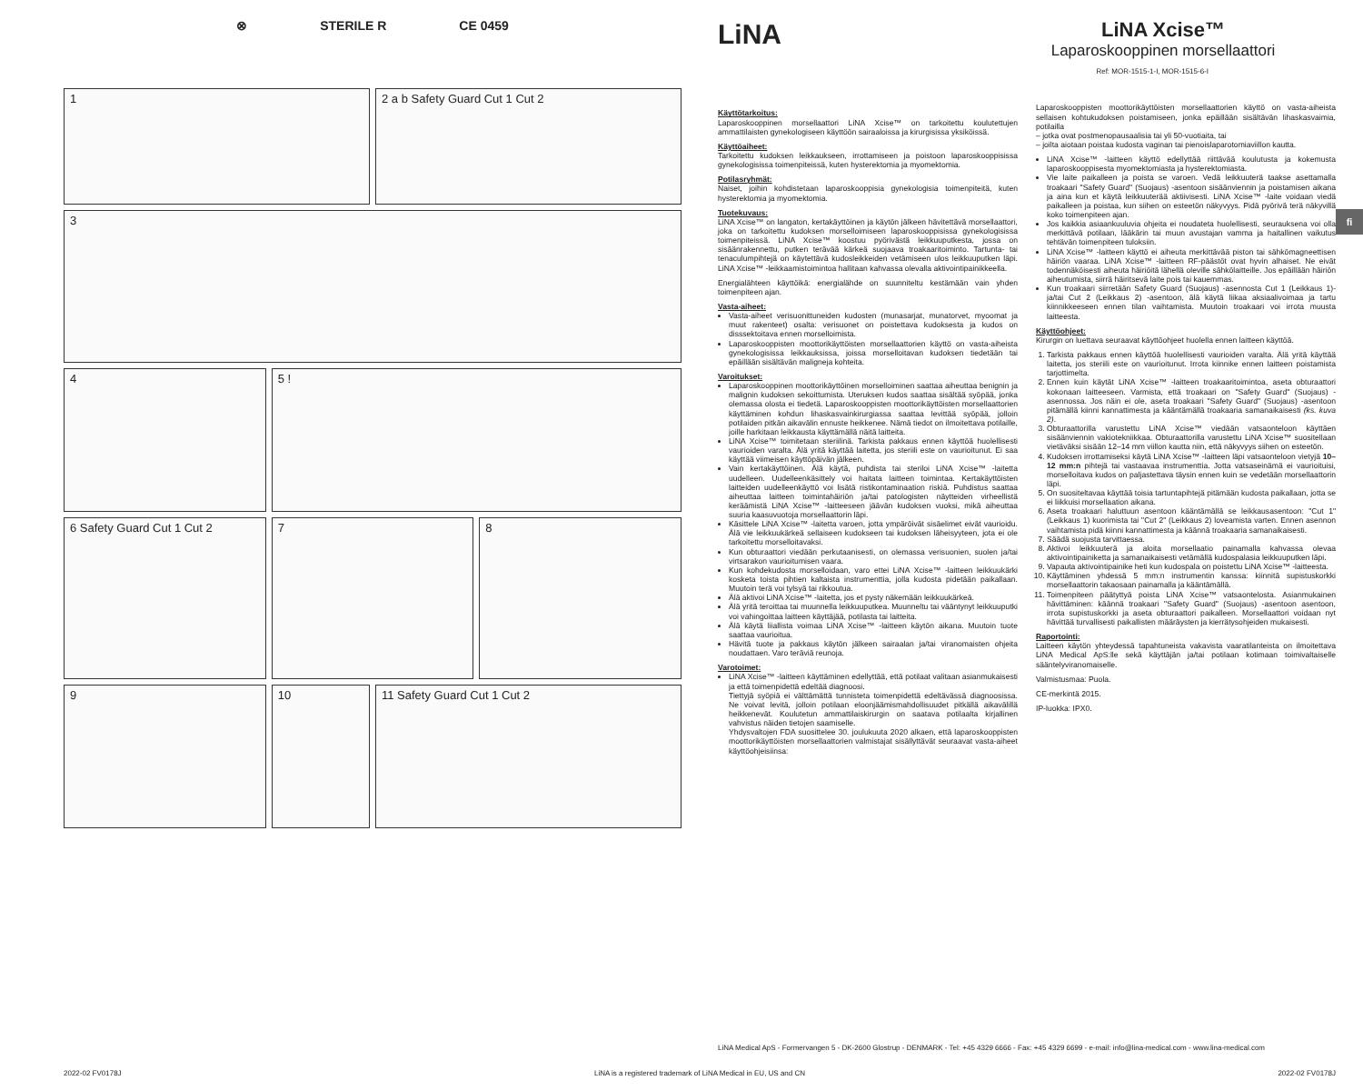⊗ STERILE R CE 0459
1
2 a b Safety Guard Cut 1 Cut 2
3
4
5 !
6 Safety Guard Cut 1 Cut 2
7
8
9
10
11 Safety Guard Cut 1 Cut 2
LiNA
LiNA Xcise™
Laparoskooppinen morsellaattori
Ref: MOR-1515-1-I, MOR-1515-6-I
Käyttötarkoitus:
Laparoskooppinen morsellaattori LiNA Xcise™ on tarkoitettu koulutettujen ammattilaisten gynekologiseen käyttöön sairaaloissa ja kirurgisissa yksiköissä.
Käyttöaiheet:
Tarkoitettu kudoksen leikkaukseen, irrottamiseen ja poistoon laparoskooppisissa gynekologisissa toimenpiteissä, kuten hysterektomia ja myomektomia.
Potilasryhmät:
Naiset, joihin kohdistetaan laparoskooppisia gynekologisia toimenpiteitä, kuten hysterektomia ja myomektomia.
Tuotekuvaus:
LiNA Xcise™ on langaton, kertakäyttöinen ja käytön jälkeen hävitettävä morsellaattori, joka on tarkoitettu kudoksen morselloimiseen laparoskooppisissa gynekologisissa toimenpiteissä. LiNA Xcise™ koostuu pyörivästä leikkuuputkesta, jossa on sisäänrakennettu, putken terävää kärkeä suojaava troakaaritoiminto. Tartunta- tai tenaculumpihtejä on käytettävä kudosleikkeiden vetämiseen ulos leikkuuputken läpi. LiNA Xcise™ -leikkaamistoimintoa hallitaan kahvassa olevalla aktivointipainikkeella.
Energialähteen käyttöikä: energialähde on suunniteltu kestämään vain yhden toimenpiteen ajan.
Vasta-aiheet:
Vasta-aiheet verisuonittuneiden kudosten (munasarjat, munatorvet, myoomat ja muut rakenteet) osalta: verisuonet on poistettava kudoksesta ja kudos on disssektoitava ennen morselloimista.
Laparoskooppisten moottorikäyttöisten morsellaattorien käyttö on vasta-aiheista gynekologisissa leikkauksissa, joissa morselloitavan kudoksen tiedetään tai epäillään sisältävän maligneja kohteita.
Varoitukset:
Laparoskooppinen moottorikäyttöinen morselloiminen saattaa aiheuttaa benignin ja malignin kudoksen sekoittumista. Uteruksen kudos saattaa sisältää syöpää, jonka olemassa olosta ei tiedetä. Laparoskooppisten moottorikäyttöisten morsellaattorien käyttäminen kohdun lihaskasvainkirurgiassa saattaa levittää syöpää, jolloin potilaiden pitkän aikavälin ennuste heikkenee. Nämä tiedot on ilmoitettava potilaille, joille harkitaan leikkausta käyttämällä näitä laitteita.
LiNA Xcise™ toimitetaan steriilinä. Tarkista pakkaus ennen käyttöä huolellisesti vaurioiden varalta. Älä yritä käyttää laitetta, jos steriili este on vaurioitunut. Ei saa käyttää viimeisen käyttöpäivän jälkeen.
Vain kertakäyttöinen. Älä käytä, puhdista tai steriloi LiNA Xcise™ -laitetta uudelleen. Uudelleenkäsittely voi haitata laitteen toimintaa. Kertakäyttöisten laitteiden uudelleenkäyttö voi lisätä ristikontaminaation riskiä. Puhdistus saattaa aiheuttaa laitteen toimintahäiriön ja/tai patologisten näytteiden virheellistä keräämistä LiNA Xcise™ -laitteeseen jäävän kudoksen vuoksi, mikä aiheuttaa suuria kaasuvuotoja morsellaattorin läpi.
Käsittele LiNA Xcise™ -laitetta varoen, jotta ympäröivät sisäelimet eivät vaurioidu. Älä vie leikkuukärkeä sellaiseen kudokseen tai kudoksen läheisyyteen, jota ei ole tarkoitettu morselloitavaksi.
Kun obturaattori viedään perkutaanisesti, on olemassa verisuonien, suolen ja/tai virtsarakon vaurioitumisen vaara.
Kun kohdekudosta morselloidaan, varo ettei LiNA Xcise™ -laitteen leikkuukärki kosketa toista pihtien kaltaista instrumenttia, jolla kudosta pidetään paikallaan. Muutoin terä voi tylsyä tai rikkoutua.
Älä aktivoi LiNA Xcise™ -laitetta, jos et pysty näkemään leikkuukärkeä.
Älä yritä teroittaa tai muunnella leikkuuputkea. Muunneltu tai vääntynyt leikkuuputki voi vahingoittaa laitteen käyttäjää, potilasta tai laitteita.
Älä käytä liiallista voimaa LiNA Xcise™ -laitteen käytön aikana. Muutoin tuote saattaa vaurioitua.
Hävitä tuote ja pakkaus käytön jälkeen sairaalan ja/tai viranomaisten ohjeita noudattaen. Varo teräviä reunoja.
Varotoimet:
LiNA Xcise™ -laitteen käyttäminen edellyttää, että potilaat valitaan asianmukaisesti ja että toimenpidettä edeltää diagnoosi.
Tiettyjä syöpiä ei välttämättä tunnisteta toimenpidettä edeltävässä diagnoosissa. Ne voivat levitä, jolloin potilaan eloonjäämismahdollisuudet pitkällä aikavälillä heikkenevät. Koulutetun ammattilaiskirurgin on saatava potilaalta kirjallinen vahvistus näiden tietojen saamiselle.
Yhdysvaltojen FDA suosittelee 30. joulukuuta 2020 alkaen, että laparoskooppisten moottorikäyttöisten morsellaattorien valmistajat sisällyttävät seuraavat vasta-aiheet käyttöohjeisiinsa:
Laparoskooppisten moottorikäyttöisten morsellaattorien käyttö on vasta-aiheista sellaisen kohtukudoksen poistamiseen, jonka epäillään sisältävän lihaskasvaimia, potilailla
– jotka ovat postmenopausaalisia tai yli 50-vuotiaita, tai
– joilta aiotaan poistaa kudosta vaginan tai pienoislaparotomiaviillon kautta.
LiNA Xcise™ -laitteen käyttö edellyttää riittävää koulutusta ja kokemusta laparoskooppisesta myomektomiasta ja hysterektomiasta.
Vie laite paikalleen ja poista se varoen. Vedä leikkuuterä taakse asettamalla troakaari "Safety Guard" (Suojaus) -asentoon sisäänviennin ja poistamisen aikana ja aina kun et käytä leikkuuterää aktiivisesti. LiNA Xcise™ -laite voidaan viedä paikalleen ja poistaa, kun siihen on esteetön näkyvyys. Pidä pyörivä terä näkyvillä koko toimenpiteen ajan.
Jos kaikkia asiaankuuluvia ohjeita ei noudateta huolellisesti, seurauksena voi olla merkittävä potilaan, lääkärin tai muun avustajan vamma ja haitallinen vaikutus tehtävän toimenpiteen tuloksiin.
LiNA Xcise™ -laitteen käyttö ei aiheuta merkittävää piston tai sähkömagneettisen häiriön vaaraa. LiNA Xcise™ -laitteen RF-päästöt ovat hyvin alhaiset. Ne eivät todennäköisesti aiheuta häiriöitä lähellä oleville sähkölaitteille. Jos epäillään häiriön aiheutumista, siirrä häiritsevä laite pois tai kauemmas.
Kun troakaari siirretään Safety Guard (Suojaus) -asennosta Cut 1 (Leikkaus 1)- ja/tai Cut 2 (Leikkaus 2) -asentoon, älä käytä liikaa aksiaalivoimaa ja tartu kiinnikkeeseen ennen tilan vaihtamista. Muutoin troakaari voi irrota muusta laitteesta.
Käyttöohjeet:
Kirurgin on luettava seuraavat käyttöohjeet huolella ennen laitteen käyttöä.
1. Tarkista pakkaus ennen käyttöä huolellisesti vaurioiden varalta. Älä yritä käyttää laitetta, jos steriili este on vaurioitunut. Irrota kiinnike ennen laitteen poistamista tarjottimelta.
2. Ennen kuin käytät LiNA Xcise™ -laitteen troakaaritoimintoa, aseta obturaattori kokonaan laitteeseen. Varmista, että troakaari on "Safety Guard" (Suojaus) -asennossa. Jos näin ei ole, aseta troakaari "Safety Guard" (Suojaus) -asentoon pitämällä kiinni kannattimesta ja kääntämällä troakaaria samanaikaisesti (ks. kuva 2).
3. Obturaattorilla varustettu LiNA Xcise™ viedään vatsaonteloon käyttäen sisäänviennin vakiotekniikkaa. Obturaattorilla varustettu LiNA Xcise™ suositellaan vietäväksi sisään 12–14 mm viillon kautta niin, että näkyvyys siihen on esteetön.
4. Kudoksen irrottamiseksi käytä LiNA Xcise™ -laitteen läpi vatsaonteloon vietyjä 10–12 mm:n pihtejä tai vastaavaa instrumenttia. Jotta vatsaseinämä ei vaurioituisi, morselloitava kudos on paljastettava täysin ennen kuin se vedetään morsellaattorin läpi.
5. On suositeltavaa käyttää toisia tartuntapihtejä pitämään kudosta paikallaan, jotta se ei liikkuisi morsellaation aikana.
6. Aseta troakaari haluttuun asentoon kääntämällä se leikkausasentoon: "Cut 1" (Leikkaus 1) kuorimista tai "Cut 2" (Leikkaus 2) loveamista varten. Ennen asennon vaihtamista pidä kiinni kannattimesta ja käännä troakaaria samanaikaisesti.
7. Säädä suojusta tarvittaessa.
8. Aktivoi leikkuuterä ja aloita morsellaatio painamalla kahvassa olevaa aktivointipainiketta ja samanaikaisesti vetämällä kudospalasia leikkuuputken läpi.
9. Vapauta aktivointipainike heti kun kudospala on poistettu LiNA Xcise™ -laitteesta.
10. Käyttäminen yhdessä 5 mm:n instrumentin kanssa: kiinnitä supistuskorkki morsellaattorin takaosaan painamalla ja kääntämällä.
11. Toimenpiteen päätyttyä poista LiNA Xcise™ vatsaontelosta. Asianmukainen hävittäminen: käännä troakaari "Safety Guard" (Suojaus) -asentoon asentoon, irrota supistuskorkki ja aseta obturaattori paikalleen. Morsellaattori voidaan nyt hävittää turvallisesti paikallisten määräysten ja kierrätysohjeiden mukaisesti.
Raportointi:
Laitteen käytön yhteydessä tapahtuneista vakavista vaaratilanteista on ilmoitettava LiNA Medical ApS:lle sekä käyttäjän ja/tai potilaan kotimaan toimivaltaiselle sääntelyviranomaiselle.
Valmistusmaa: Puola.
CE-merkintä 2015.
IP-luokka: IPX0.
fi
LiNA Medical ApS - Formervangen 5 - DK-2600 Glostrup - DENMARK - Tel: +45 4329 6666 - Fax: +45 4329 6699 - e-mail: info@lina-medical.com - www.lina-medical.com
2022-02 FV0178J LiNA is a registered trademark of LiNA Medical in EU, US and CN 2022-02 FV0178J